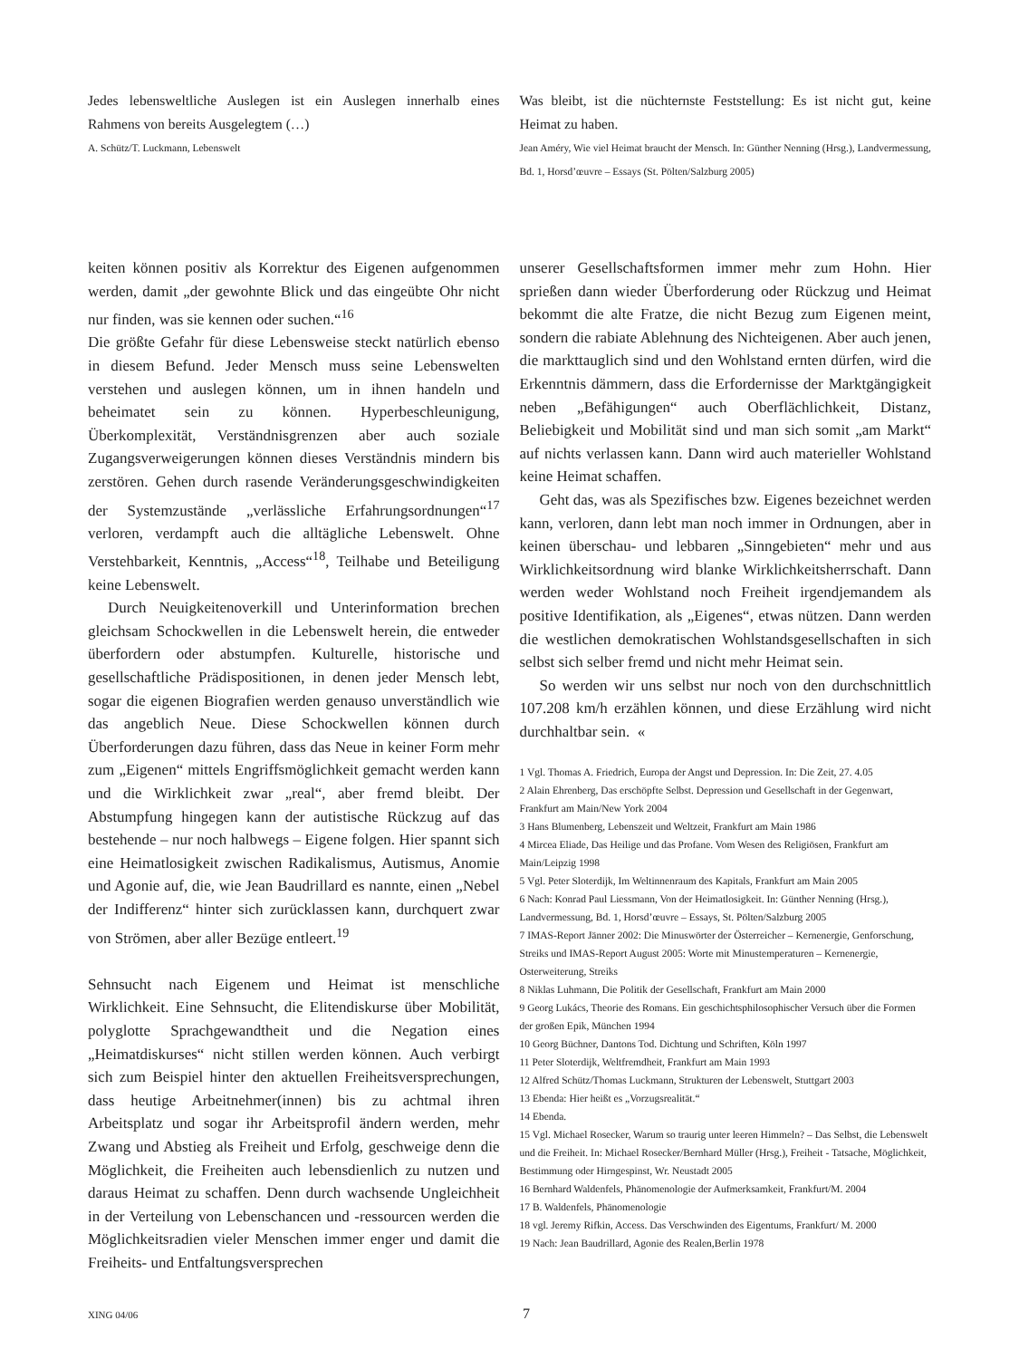Jedes lebensweltliche Auslegen ist ein Auslegen innerhalb eines Rahmens von bereits Ausgelegtem (…)
A. Schütz/T. Luckmann, Lebenswelt
Was bleibt, ist die nüchternste Feststellung: Es ist nicht gut, keine Heimat zu haben.
Jean Améry, Wie viel Heimat braucht der Mensch. In: Günther Nenning (Hrsg.), Landvermessung, Bd. 1, Horsd’œuvre – Essays (St. Pölten/Salzburg 2005)
keiten können positiv als Korrektur des Eigenen aufgenommen werden, damit „der gewohnte Blick und das eingeübte Ohr nicht nur finden, was sie kennen oder suchen.“<sup>16</sup>
Die größte Gefahr für diese Lebensweise steckt natürlich ebenso in diesem Befund. Jeder Mensch muss seine Lebenswelten verstehen und auslegen können, um in ihnen handeln und beheimatet sein zu können. Hyperbeschleunigung, Überkomplexität, Verständnisgrenzen aber auch soziale Zugangsverweigerungen können dieses Verständnis mindern bis zerstören. Gehen durch rasende Veränderungsgeschwindigkeiten der Systemzustände „verlässliche Erfahrungsordnungen“<sup>17</sup> verloren, verdampft auch die alltägliche Lebenswelt. Ohne Verstehbarkeit, Kenntnis, „Access“<sup>18</sup>, Teilhabe und Beteiligung keine Lebenswelt.
Durch Neuigkeitenoverkill und Unterinformation brechen gleichsam Schockwellen in die Lebenswelt herein, die entweder überfordern oder abstumpfen. Kulturelle, historische und gesellschaftliche Prädispositionen, in denen jeder Mensch lebt, sogar die eigenen Biografien werden genauso unverständlich wie das angeblich Neue. Diese Schockwellen können durch Überforderungen dazu führen, dass das Neue in keiner Form mehr zum „Eigenen“ mittels Engriffsmöglichkeit gemacht werden kann und die Wirklichkeit zwar „real“, aber fremd bleibt. Der Abstumpfung hingegen kann der autistische Rückzug auf das bestehende – nur noch halbwegs – Eigene folgen. Hier spannt sich eine Heimatlosigkeit zwischen Radikalismus, Autismus, Anomie und Agonie auf, die, wie Jean Baudrillard es nannte, einen „Nebel der Indifferenz“ hinter sich zurücklassen kann, durchquert zwar von Strömen, aber aller Bezüge entleert.<sup>19</sup>
Sehnsucht nach Eigenem und Heimat ist menschliche Wirklichkeit. Eine Sehnsucht, die Elitendiskurse über Mobilität, polyglotte Sprachgewandtheit und die Negation eines „Heimatdiskurses“ nicht stillen werden können. Auch verbirgt sich zum Beispiel hinter den aktuellen Freiheitsversprechungen, dass heutige Arbeitnehmer(innen) bis zu achtmal ihren Arbeitsplatz und sogar ihr Arbeitsprofil ändern werden, mehr Zwang und Abstieg als Freiheit und Erfolg, geschweige denn die Möglichkeit, die Freiheiten auch lebensdienlich zu nutzen und daraus Heimat zu schaffen. Denn durch wachsende Ungleichheit in der Verteilung von Lebenschancen und -ressourcen werden die Möglichkeitsradien vieler Menschen immer enger und damit die Freiheits- und Entfaltungsversprechen
unserer Gesellschaftsformen immer mehr zum Hohn. Hier sprießen dann wieder Überforderung oder Rückzug und Heimat bekommt die alte Fratze, die nicht Bezug zum Eigenen meint, sondern die rabiate Ablehnung des Nichteigenen. Aber auch jenen, die markttauglich sind und den Wohlstand ernten dürfen, wird die Erkenntnis dämmern, dass die Erfordernisse der Marktgängigkeit neben „Befähigungen“ auch Oberflächlichkeit, Distanz, Beliebigkeit und Mobilität sind und man sich somit „am Markt“ auf nichts verlassen kann. Dann wird auch materieller Wohlstand keine Heimat schaffen.
Geht das, was als Spezifisches bzw. Eigenes bezeichnet werden kann, verloren, dann lebt man noch immer in Ordnungen, aber in keinen überschau- und lebbaren „Sinngebieten“ mehr und aus Wirklichkeitsordnung wird blanke Wirklichkeitsherrschaft. Dann werden weder Wohlstand noch Freiheit irgendjemandem als positive Identifikation, als „Eigenes“, etwas nützen. Dann werden die westlichen demokratischen Wohlstandsgesellschaften in sich selbst sich selber fremd und nicht mehr Heimat sein.
So werden wir uns selbst nur noch von den durchschnittlich 107.208 km/h erzählen können, und diese Erzählung wird nicht durchhaltbar sein. «
1 Vgl. Thomas A. Friedrich, Europa der Angst und Depression. In: Die Zeit, 27. 4.05
2 Alain Ehrenberg, Das erschöpfte Selbst. Depression und Gesellschaft in der Gegenwart, Frankfurt am Main/New York 2004
3 Hans Blumenberg, Lebenszeit und Weltzeit, Frankfurt am Main 1986
4 Mircea Eliade, Das Heilige und das Profane. Vom Wesen des Religiösen, Frankfurt am Main/Leipzig 1998
5 Vgl. Peter Sloterdijk, Im Weltinnenraum des Kapitals, Frankfurt am Main 2005
6 Nach: Konrad Paul Liessmann, Von der Heimatlosigkeit. In: Günther Nenning (Hrsg.), Landvermessung, Bd. 1, Horsd’œuvre – Essays, St. Pölten/Salzburg 2005
7 IMAS-Report Jänner 2002: Die Minuswörter der Österreicher – Kernenergie, Genforschung, Streiks und IMAS-Report August 2005: Worte mit Minustemperaturen – Kernenergie, Osterweiterung, Streiks
8 Niklas Luhmann, Die Politik der Gesellschaft, Frankfurt am Main 2000
9 Georg Lukács, Theorie des Romans. Ein geschichtsphilosophischer Versuch über die Formen der großen Epik, München 1994
10 Georg Büchner, Dantons Tod. Dichtung und Schriften, Köln 1997
11 Peter Sloterdijk, Weltfremdheit, Frankfurt am Main 1993
12 Alfred Schütz/Thomas Luckmann, Strukturen der Lebenswelt, Stuttgart 2003
13 Ebenda: Hier heißt es „Vorzugsrealität.“
14 Ebenda.
15 Vgl. Michael Rosecker, Warum so traurig unter leeren Himmeln? – Das Selbst, die Lebenswelt und die Freiheit. In: Michael Rosecker/Bernhard Müller (Hrsg.), Freiheit - Tatsache, Möglichkeit, Bestimmung oder Hirngespinst, Wr. Neustadt 2005
16 Bernhard Waldenfels, Phänomenologie der Aufmerksamkeit, Frankfurt/M. 2004
17 B. Waldenfels, Phänomenologie
18 vgl. Jeremy Rifkin, Access. Das Verschwinden des Eigentums, Frankfurt/ M. 2000
19 Nach: Jean Baudrillard, Agonie des Realen,Berlin 1978
XING 04/06 7